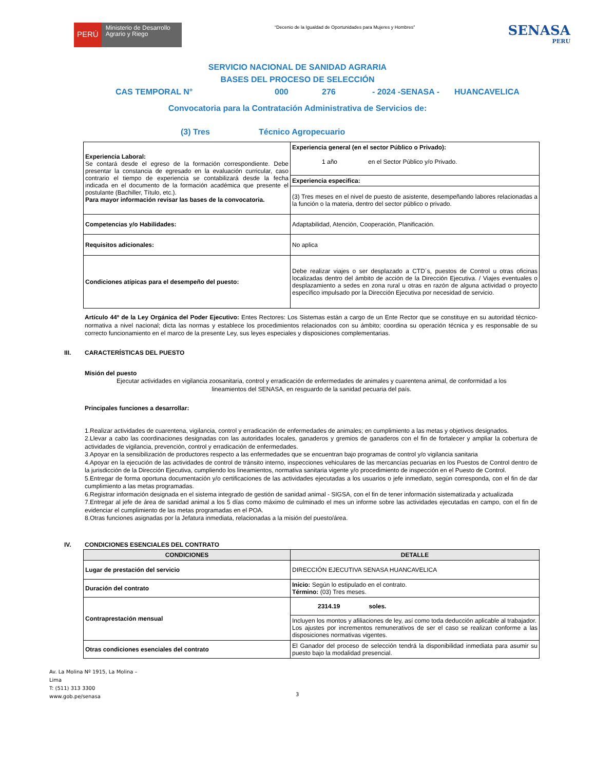PERÚ
Ministerio de Desarrollo Agrario y Riego
“Decenio de la Igualdad de Oportunidades para Mujeres y Hombres”
SENASA
PERU
SERVICIO NACIONAL DE SANIDAD AGRARIA
BASES DEL PROCESO DE SELECCIÓN
CAS TEMPORAL N° 000 276 - 2024 -SENASA - HUANCAVELICA
Convocatoria para la Contratación Administrativa de Servicios de:
(3) Tres Técnico Agropecuario
| Experiencia Laboral: Se contará desde el egreso de la formación correspondiente. Debe presentar la constancia de egresado en la evaluación curricular, caso contrario el tiempo de experiencia se contabilizará desde la fecha indicada en el documento de la formación académica que presente el postulante (Bachiller, Título, etc.). Para mayor información revisar las bases de la convocatoria. | Experiencia general (en el sector Público o Privado): 1 año en el Sector Público y/o Privado. |
| | Experiencia especifica: |
| | (3) Tres meses en el nivel de puesto de asistente, desempeñando labores relacionadas a la función o la materia, dentro del sector público o privado. |
| Competencias y/o Habilidades: | Adaptabilidad, Atención, Cooperación, Planificación. |
| Requisitos adicionales: | No aplica |
| Condiciones atípicas para el desempeño del puesto: | Debe realizar viajes o ser desplazado a CTD´s, puestos de Control u otras oficinas localizadas dentro del ámbito de acción de la Dirección Ejecutiva. / Viajes eventuales o desplazamiento a sedes en zona rural u otras en razón de alguna actividad o proyecto específico impulsado por la Dirección Ejecutiva por necesidad de servicio. |
Artículo 44º de la Ley Orgánica del Poder Ejecutivo: Entes Rectores: Los Sistemas están a cargo de un Ente Rector que se constituye en su autoridad técnico-normativa a nivel nacional; dicta las normas y establece los procedimientos relacionados con su ámbito; coordina su operación técnica y es responsable de su correcto funcionamiento en el marco de la presente Ley, sus leyes especiales y disposiciones complementarias.
III. CARACTERÍSTICAS DEL PUESTO
Misión del puesto
Ejecutar actividades en vigilancia zoosanitaria, control y erradicación de enfermedades de animales y cuarentena animal, de conformidad a los lineamientos del SENASA, en resguardo de la sanidad pecuaria del país.
Principales funciones a desarrollar:
1.Realizar actividades de cuarentena, vigilancia, control y erradicación de enfermedades de animales; en cumplimiento a las metas y objetivos designados.
2.Llevar a cabo las coordinaciones designadas con las autoridades locales, ganaderos y gremios de ganaderos con el fin de fortalecer y ampliar la cobertura de actividades de vigilancia, prevención, control y erradicación de enfermedades.
3.Apoyar en la sensibilización de productores respecto a las enfermedades que se encuentran bajo programas de control y/o vigilancia sanitaria
4.Apoyar en la ejecución de las actividades de control de tránsito interno, inspecciones vehiculares de las mercancías pecuarias en los Puestos de Control dentro de la jurisdicción de la Dirección Ejecutiva, cumpliendo los lineamientos, normativa sanitaria vigente y/o procedimiento de inspección en el Puesto de Control.
5.Entregar de forma oportuna documentación y/o certificaciones de las actividades ejecutadas a los usuarios o jefe inmediato, según corresponda, con el fin de dar cumplimiento a las metas programadas.
6.Registrar información designada en el sistema integrado de gestión de sanidad animal - SIGSA, con el fin de tener información sistematizada y actualizada
7.Entregar al jefe de área de sanidad animal a los 5 días como máximo de culminado el mes un informe sobre las actividades ejecutadas en campo, con el fin de evidenciar el cumplimiento de las metas programadas en el POA.
8.Otras funciones asignadas por la Jefatura inmediata, relacionadas a la misión del puesto/área.
IV. CONDICIONES ESENCIALES DEL CONTRATO
| CONDICIONES | DETALLE |
| --- | --- |
| Lugar de prestación del servicio | DIRECCIÓN EJECUTIVA SENASA HUANCAVELICA |
| Duración del contrato | Inicio: Según lo estipulado en el contrato. Término: (03) Tres meses. |
| Contraprestación mensual | 2314.19 soles. |
| | Incluyen los montos y afiliaciones de ley, así como toda deducción aplicable al trabajador. Los ajustes por incrementos remunerativos de ser el caso se realizan conforme a las disposiciones normativas vigentes. |
| Otras condiciones esenciales del contrato | El Ganador del proceso de selección tendrá la disponibilidad inmediata para asumir su puesto bajo la modalidad presencial. |
Av. La Molina Nº 1915, La Molina – Lima
T: (511) 313 3300
www.gob.pe/senasa
3